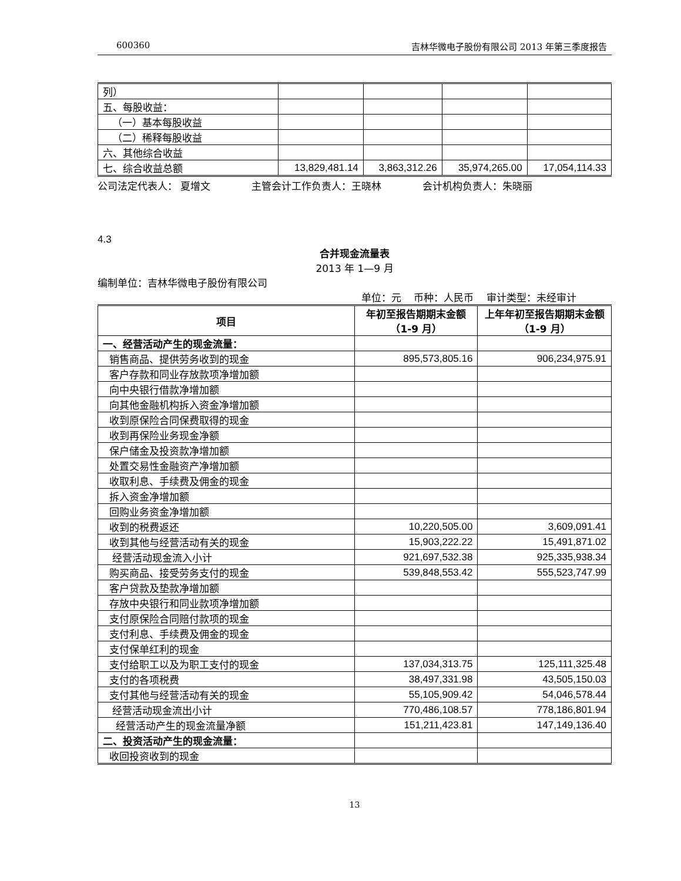600360 吉林华微电子股份有限公司 2013 年第三季度报告
| 列） | | | | |
| 五、每股收益： | | | | |
| （一）基本每股收益 | | | | |
| （二）稀释每股收益 | | | | |
| 六、其他综合收益 | | | | |
| 七、综合收益总额 | 13,829,481.14 | 3,863,312.26 | 35,974,265.00 | 17,054,114.33 |
公司法定代表人： 夏增文 主管会计工作负责人：王晓林 会计机构负责人：朱晓丽
4.3
合并现金流量表
2013 年 1—9 月
编制单位：吉林华微电子股份有限公司
单位：元 币种：人民币 审计类型：未经审计
| 项目 | 年初至报告期期末金额（1-9 月） | 上年年初至报告期期末金额（1-9 月） |
| --- | --- | --- |
| 一、经营活动产生的现金流量： | | |
| 销售商品、提供劳务收到的现金 | 895,573,805.16 | 906,234,975.91 |
| 客户存款和同业存放款项净增加额 | | |
| 向中央银行借款净增加额 | | |
| 向其他金融机构拆入资金净增加额 | | |
| 收到原保险合同保费取得的现金 | | |
| 收到再保险业务现金净额 | | |
| 保户储金及投资款净增加额 | | |
| 处置交易性金融资产净增加额 | | |
| 收取利息、手续费及佣金的现金 | | |
| 拆入资金净增加额 | | |
| 回购业务资金净增加额 | | |
| 收到的税费返还 | 10,220,505.00 | 3,609,091.41 |
| 收到其他与经营活动有关的现金 | 15,903,222.22 | 15,491,871.02 |
| 经营活动现金流入小计 | 921,697,532.38 | 925,335,938.34 |
| 购买商品、接受劳务支付的现金 | 539,848,553.42 | 555,523,747.99 |
| 客户贷款及垫款净增加额 | | |
| 存放中央银行和同业款项净增加额 | | |
| 支付原保险合同赔付款项的现金 | | |
| 支付利息、手续费及佣金的现金 | | |
| 支付保单红利的现金 | | |
| 支付给职工以及为职工支付的现金 | 137,034,313.75 | 125,111,325.48 |
| 支付的各项税费 | 38,497,331.98 | 43,505,150.03 |
| 支付其他与经营活动有关的现金 | 55,105,909.42 | 54,046,578.44 |
| 经营活动现金流出小计 | 770,486,108.57 | 778,186,801.94 |
| 经营活动产生的现金流量净额 | 151,211,423.81 | 147,149,136.40 |
| 二、投资活动产生的现金流量： | | |
| 收回投资收到的现金 | | |
13